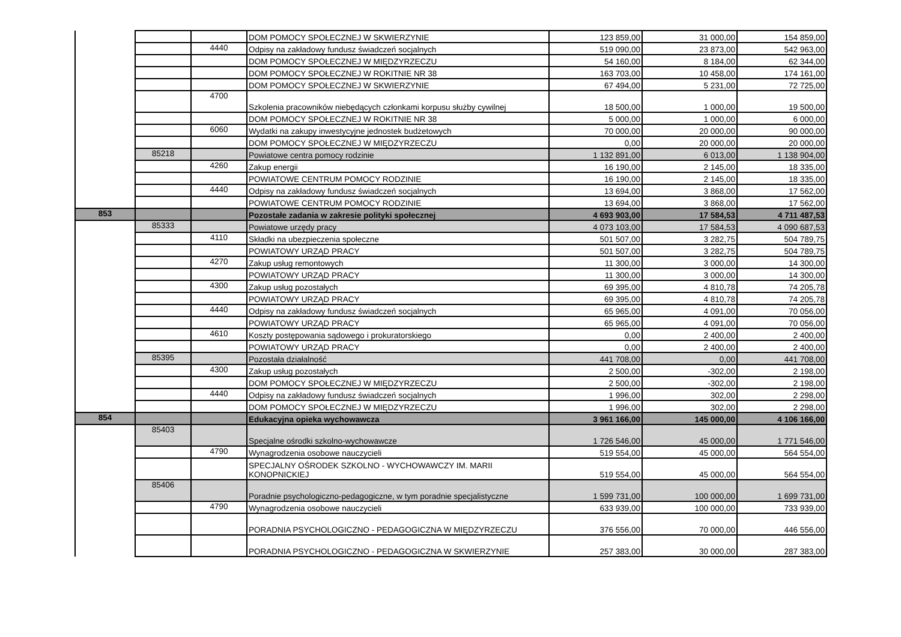| | | | DOM POMOCY SPOŁECZNEJ W SKWIERZYNIE | 123 859,00 | 31 000,00 | 154 859,00 |
| | | 4440 | Odpisy na zakładowy fundusz świadczeń socjalnych | 519 090,00 | 23 873,00 | 542 963,00 |
| | | | DOM POMOCY SPOŁECZNEJ W MIĘDZYRZECZU | 54 160,00 | 8 184,00 | 62 344,00 |
| | | | DOM POMOCY SPOŁECZNEJ W ROKITNIE NR 38 | 163 703,00 | 10 458,00 | 174 161,00 |
| | | | DOM POMOCY SPOŁECZNEJ W SKWIERZYNIE | 67 494,00 | 5 231,00 | 72 725,00 |
| | | 4700 | Szkolenia pracowników niebędących członkami korpusu służby cywilnej | 18 500,00 | 1 000,00 | 19 500,00 |
| | | | DOM POMOCY SPOŁECZNEJ W ROKITNIE NR 38 | 5 000,00 | 1 000,00 | 6 000,00 |
| | | 6060 | Wydatki na zakupy inwestycyjne jednostek budżetowych | 70 000,00 | 20 000,00 | 90 000,00 |
| | | | DOM POMOCY SPOŁECZNEJ W MIĘDZYRZECZU | 0,00 | 20 000,00 | 20 000,00 |
| | 85218 | | Powiatowe centra pomocy rodzinie | 1 132 891,00 | 6 013,00 | 1 138 904,00 |
| | | 4260 | Zakup energii | 16 190,00 | 2 145,00 | 18 335,00 |
| | | | POWIATOWE CENTRUM POMOCY RODZINIE | 16 190,00 | 2 145,00 | 18 335,00 |
| | | 4440 | Odpisy na zakładowy fundusz świadczeń socjalnych | 13 694,00 | 3 868,00 | 17 562,00 |
| | | | POWIATOWE CENTRUM POMOCY RODZINIE | 13 694,00 | 3 868,00 | 17 562,00 |
| 853 | | | Pozostałe zadania w zakresie polityki społecznej | 4 693 903,00 | 17 584,53 | 4 711 487,53 |
| | 85333 | | Powiatowe urzędy pracy | 4 073 103,00 | 17 584,53 | 4 090 687,53 |
| | | 4110 | Składki na ubezpieczenia społeczne | 501 507,00 | 3 282,75 | 504 789,75 |
| | | | POWIATOWY URZĄD PRACY | 501 507,00 | 3 282,75 | 504 789,75 |
| | | 4270 | Zakup usług remontowych | 11 300,00 | 3 000,00 | 14 300,00 |
| | | | POWIATOWY URZĄD PRACY | 11 300,00 | 3 000,00 | 14 300,00 |
| | | 4300 | Zakup usług pozostałych | 69 395,00 | 4 810,78 | 74 205,78 |
| | | | POWIATOWY URZĄD PRACY | 69 395,00 | 4 810,78 | 74 205,78 |
| | | 4440 | Odpisy na zakładowy fundusz świadczeń socjalnych | 65 965,00 | 4 091,00 | 70 056,00 |
| | | | POWIATOWY URZĄD PRACY | 65 965,00 | 4 091,00 | 70 056,00 |
| | | 4610 | Koszty postępowania sądowego i prokuratorskiego | 0,00 | 2 400,00 | 2 400,00 |
| | | | POWIATOWY URZĄD PRACY | 0,00 | 2 400,00 | 2 400,00 |
| | 85395 | | Pozostała działalność | 441 708,00 | 0,00 | 441 708,00 |
| | | 4300 | Zakup usług pozostałych | 2 500,00 | -302,00 | 2 198,00 |
| | | | DOM POMOCY SPOŁECZNEJ W MIĘDZYRZECZU | 2 500,00 | -302,00 | 2 198,00 |
| | | 4440 | Odpisy na zakładowy fundusz świadczeń socjalnych | 1 996,00 | 302,00 | 2 298,00 |
| | | | DOM POMOCY SPOŁECZNEJ W MIĘDZYRZECZU | 1 996,00 | 302,00 | 2 298,00 |
| 854 | | | Edukacyjna opieka wychowawcza | 3 961 166,00 | 145 000,00 | 4 106 166,00 |
| | 85403 | | Specjalne ośrodki szkolno-wychowawcze | 1 726 546,00 | 45 000,00 | 1 771 546,00 |
| | | 4790 | Wynagrodzenia osobowe nauczycieli | 519 554,00 | 45 000,00 | 564 554,00 |
| | | | SPECJALNY OŚRODEK SZKOLNO - WYCHOWAWCZY IM. MARII KONOPNICKIEJ | 519 554,00 | 45 000,00 | 564 554,00 |
| | 85406 | | Poradnie psychologiczno-pedagogiczne, w tym poradnie specjalistyczne | 1 599 731,00 | 100 000,00 | 1 699 731,00 |
| | | 4790 | Wynagrodzenia osobowe nauczycieli | 633 939,00 | 100 000,00 | 733 939,00 |
| | | | PORADNIA PSYCHOLOGICZNO - PEDAGOGICZNA W MIĘDZYRZECZU | 376 556,00 | 70 000,00 | 446 556,00 |
| | | | PORADNIA PSYCHOLOGICZNO - PEDAGOGICZNA W SKWIERZYNIE | 257 383,00 | 30 000,00 | 287 383,00 |